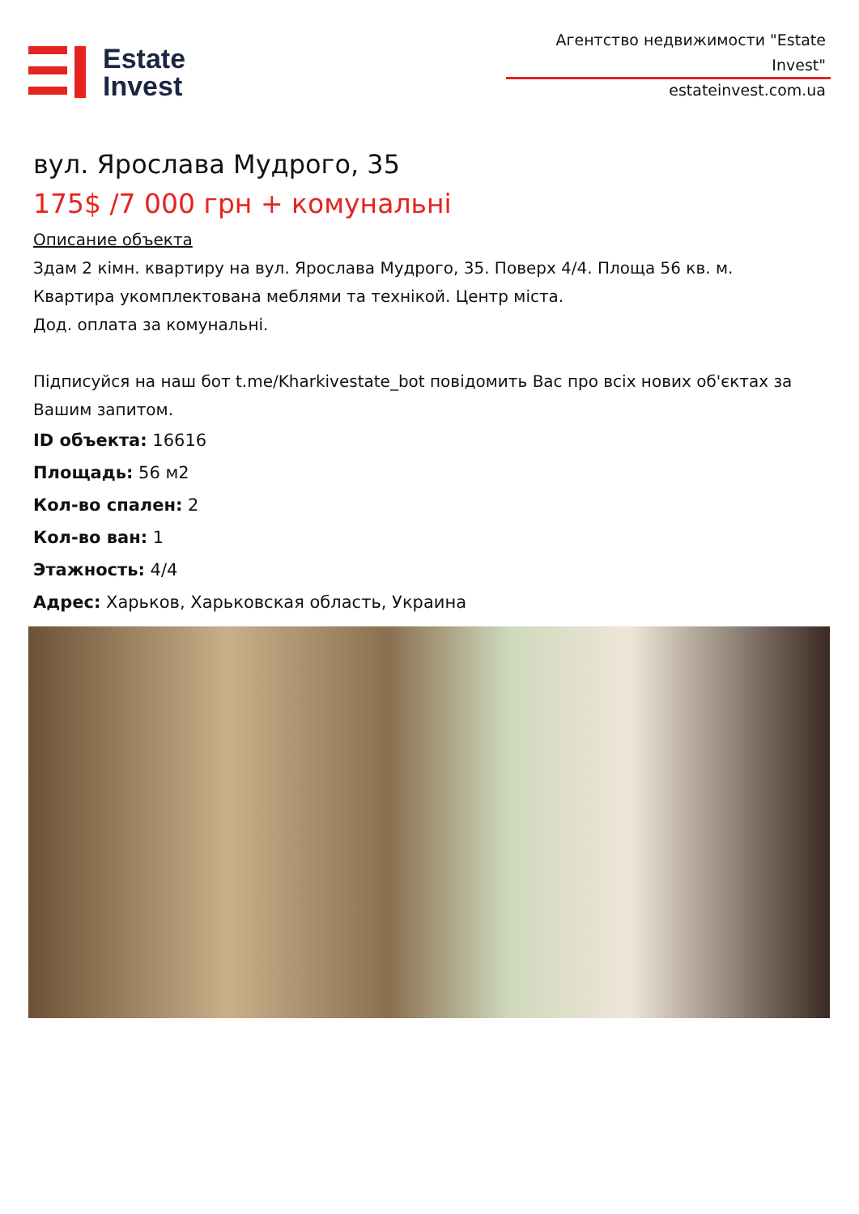Estate
Invest
Агентство недвижимости "Estate Invest"
estateinvest.com.ua
вул. Ярослава Мудрого, 35
175$ /7 000 грн + комунальні
Описание объекта
Здам 2 кімн. квартиру на вул. Ярослава Мудрого, 35. Поверх 4/4. Площа 56 кв. м.
Квартира укомплектована меблями та технікой. Центр міста.
Дод. оплата за комунальні.
Підписуйся на наш бот t.me/Kharkivestate_bot повідомить Вас про всіх нових об'єктах за Вашим запитом.
ID объекта: 16616
Площадь: 56 м2
Кол-во спален: 2
Кол-во ван: 1
Этажность: 4/4
Адрес: Харьков, Харьковская область, Украина